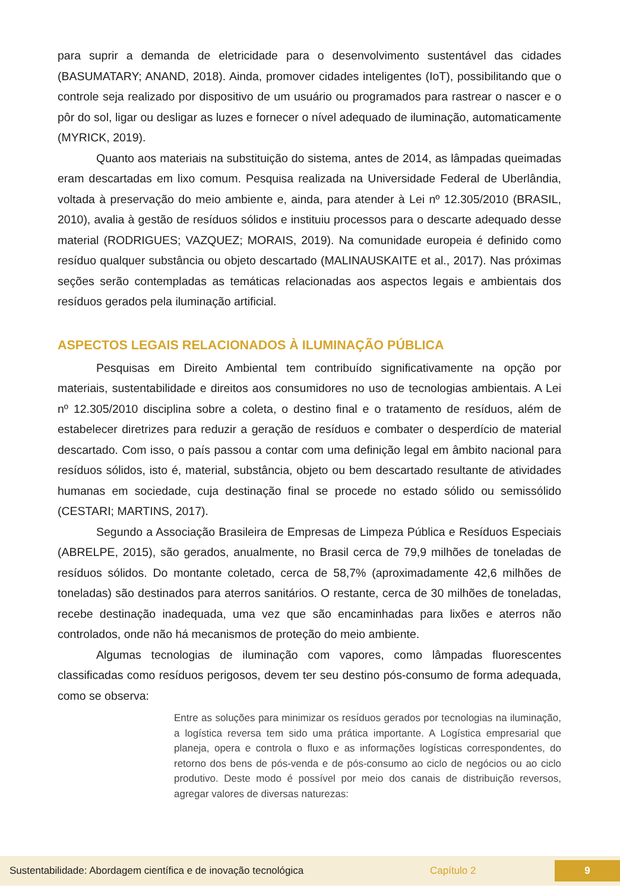para suprir a demanda de eletricidade para o desenvolvimento sustentável das cidades (BASUMATARY; ANAND, 2018). Ainda, promover cidades inteligentes (IoT), possibilitando que o controle seja realizado por dispositivo de um usuário ou programados para rastrear o nascer e o pôr do sol, ligar ou desligar as luzes e fornecer o nível adequado de iluminação, automaticamente (MYRICK, 2019).
Quanto aos materiais na substituição do sistema, antes de 2014, as lâmpadas queimadas eram descartadas em lixo comum. Pesquisa realizada na Universidade Federal de Uberlândia, voltada à preservação do meio ambiente e, ainda, para atender à Lei nº 12.305/2010 (BRASIL, 2010), avalia à gestão de resíduos sólidos e instituiu processos para o descarte adequado desse material (RODRIGUES; VAZQUEZ; MORAIS, 2019). Na comunidade europeia é definido como resíduo qualquer substância ou objeto descartado (MALINAUSKAITE et al., 2017). Nas próximas seções serão contempladas as temáticas relacionadas aos aspectos legais e ambientais dos resíduos gerados pela iluminação artificial.
ASPECTOS LEGAIS RELACIONADOS À ILUMINAÇÃO PÚBLICA
Pesquisas em Direito Ambiental tem contribuído significativamente na opção por materiais, sustentabilidade e direitos aos consumidores no uso de tecnologias ambientais. A Lei nº 12.305/2010 disciplina sobre a coleta, o destino final e o tratamento de resíduos, além de estabelecer diretrizes para reduzir a geração de resíduos e combater o desperdício de material descartado. Com isso, o país passou a contar com uma definição legal em âmbito nacional para resíduos sólidos, isto é, material, substância, objeto ou bem descartado resultante de atividades humanas em sociedade, cuja destinação final se procede no estado sólido ou semissólido (CESTARI; MARTINS, 2017).
Segundo a Associação Brasileira de Empresas de Limpeza Pública e Resíduos Especiais (ABRELPE, 2015), são gerados, anualmente, no Brasil cerca de 79,9 milhões de toneladas de resíduos sólidos. Do montante coletado, cerca de 58,7% (aproximadamente 42,6 milhões de toneladas) são destinados para aterros sanitários. O restante, cerca de 30 milhões de toneladas, recebe destinação inadequada, uma vez que são encaminhadas para lixões e aterros não controlados, onde não há mecanismos de proteção do meio ambiente.
Algumas tecnologias de iluminação com vapores, como lâmpadas fluorescentes classificadas como resíduos perigosos, devem ter seu destino pós-consumo de forma adequada, como se observa:
Entre as soluções para minimizar os resíduos gerados por tecnologias na iluminação, a logística reversa tem sido uma prática importante. A Logística empresarial que planeja, opera e controla o fluxo e as informações logísticas correspondentes, do retorno dos bens de pós-venda e de pós-consumo ao ciclo de negócios ou ao ciclo produtivo. Deste modo é possível por meio dos canais de distribuição reversos, agregar valores de diversas naturezas:
Sustentabilidade: Abordagem científica e de inovação tecnológica Capítulo 2 9